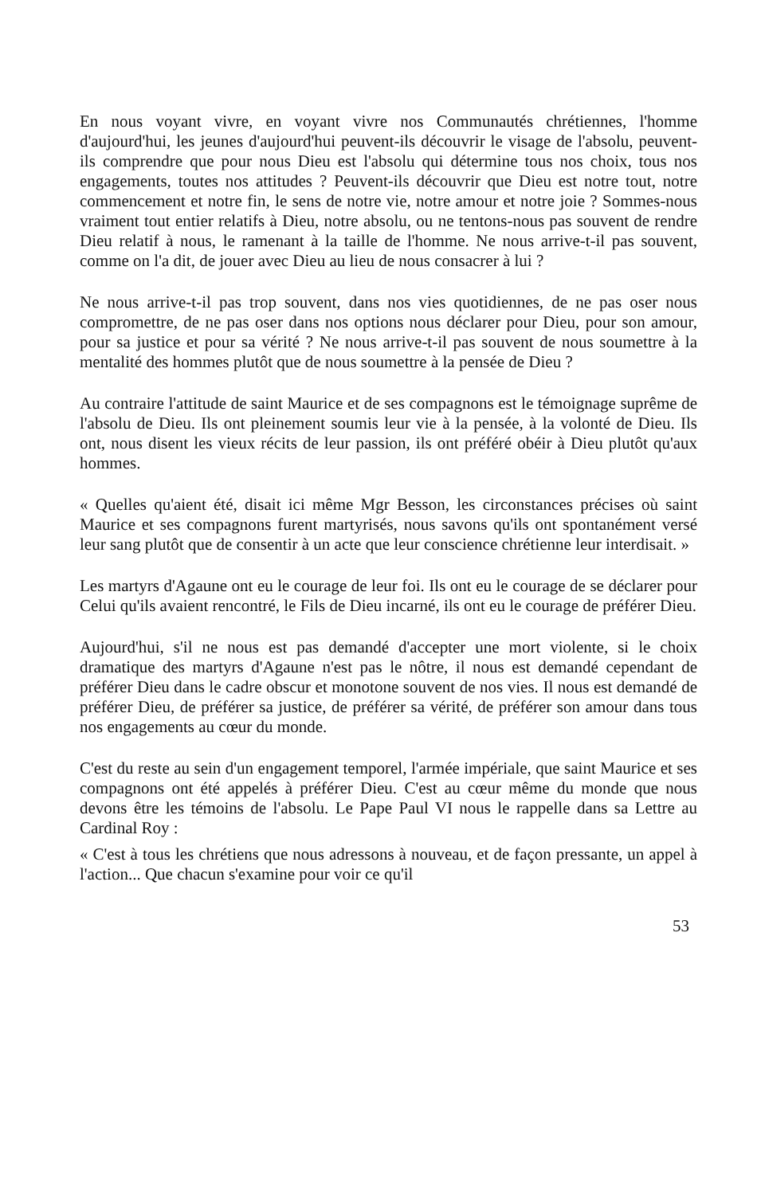En nous voyant vivre, en voyant vivre nos Communautés chrétiennes, l'homme d'aujourd'hui, les jeunes d'aujourd'hui peuvent-ils découvrir le visage de l'absolu, peuvent-ils comprendre que pour nous Dieu est l'absolu qui détermine tous nos choix, tous nos engagements, toutes nos attitudes ? Peuvent-ils découvrir que Dieu est notre tout, notre commencement et notre fin, le sens de notre vie, notre amour et notre joie ? Sommes-nous vraiment tout entier relatifs à Dieu, notre absolu, ou ne tentons-nous pas souvent de rendre Dieu relatif à nous, le ramenant à la taille de l'homme. Ne nous arrive-t-il pas souvent, comme on l'a dit, de jouer avec Dieu au lieu de nous consacrer à lui ?
Ne nous arrive-t-il pas trop souvent, dans nos vies quotidiennes, de ne pas oser nous compromettre, de ne pas oser dans nos options nous déclarer pour Dieu, pour son amour, pour sa justice et pour sa vérité ? Ne nous arrive-t-il pas souvent de nous soumettre à la mentalité des hommes plutôt que de nous soumettre à la pensée de Dieu ?
Au contraire l'attitude de saint Maurice et de ses compagnons est le témoignage suprême de l'absolu de Dieu. Ils ont pleinement soumis leur vie à la pensée, à la volonté de Dieu. Ils ont, nous disent les vieux récits de leur passion, ils ont préféré obéir à Dieu plutôt qu'aux hommes.
« Quelles qu'aient été, disait ici même Mgr Besson, les circonstances précises où saint Maurice et ses compagnons furent martyrisés, nous savons qu'ils ont spontanément versé leur sang plutôt que de consentir à un acte que leur conscience chrétienne leur interdisait. »
Les martyrs d'Agaune ont eu le courage de leur foi. Ils ont eu le courage de se déclarer pour Celui qu'ils avaient rencontré, le Fils de Dieu incarné, ils ont eu le courage de préférer Dieu.
Aujourd'hui, s'il ne nous est pas demandé d'accepter une mort violente, si le choix dramatique des martyrs d'Agaune n'est pas le nôtre, il nous est demandé cependant de préférer Dieu dans le cadre obscur et monotone souvent de nos vies. Il nous est demandé de préférer Dieu, de préférer sa justice, de préférer sa vérité, de préférer son amour dans tous nos engagements au cœur du monde.
C'est du reste au sein d'un engagement temporel, l'armée impériale, que saint Maurice et ses compagnons ont été appelés à préférer Dieu. C'est au cœur même du monde que nous devons être les témoins de l'absolu. Le Pape Paul VI nous le rappelle dans sa Lettre au Cardinal Roy :
« C'est à tous les chrétiens que nous adressons à nouveau, et de façon pressante, un appel à l'action... Que chacun s'examine pour voir ce qu'il
53